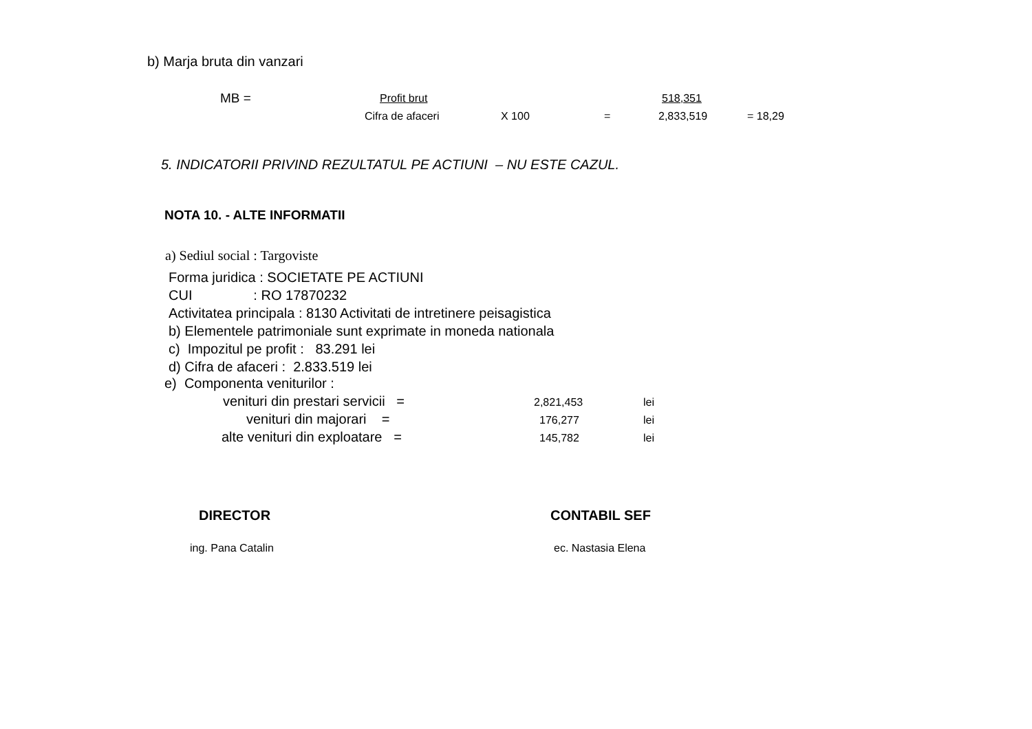b) Marja bruta din vanzari
MB = Profit brut 518,351
Cifra de afaceri X 100 = 2,833,519 = 18,29
5. INDICATORII PRIVIND REZULTATUL PE ACTIUNI – NU ESTE CAZUL.
NOTA 10. - ALTE INFORMATII
a) Sediul social : Targoviste
Forma juridica : SOCIETATE PE ACTIUNI
CUI : RO 17870232
Activitatea principala : 8130 Activitati de intretinere peisagistica
b) Elementele patrimoniale sunt exprimate in moneda nationala
c) Impozitul pe profit : 83.291 lei
d) Cifra de afaceri : 2.833.519 lei
e) Componenta veniturilor :
venituri din prestari servicii = 2,821,453 lei
venituri din majorari = 176,277 lei
alte venituri din exploatare = 145,782 lei
DIRECTOR CONTABIL SEF
ing. Pana Catalin ec. Nastasia Elena